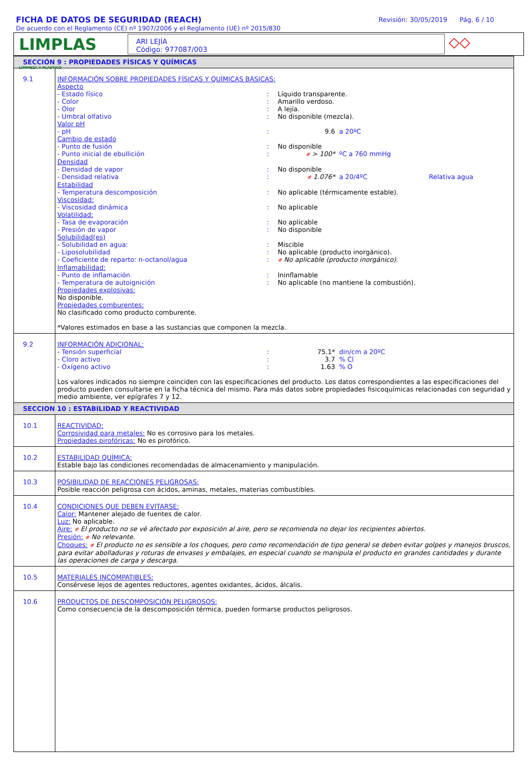FICHA DE DATOS DE SEGURIDAD (REACH)
De acuerdo con el Reglamento (CE) nº 1907/2006 y el Reglamento (UE) nº 2015/830
Revisión: 30/05/2019 Pág. 6 / 10
LIMPLAS LIMPIEZA Y PLASTICO
ARI LEJÍA
Código: 977087/003
◇◇
| SECCIÓN 9 : PROPIEDADES FÍSICAS Y QUÍMICAS | |
| 9.1 | INFORMACIÓN SOBRE PROPIEDADES FÍSICAS Y QUÍMICAS BÁSICAS: Aspecto - Estado físico : Líquido transparente. - Color : Amarillo verdoso. - Olor : A lejía. - Umbral olfativo : No disponible (mezcla). Valor pH - pH : 9.6 a 20ºC Cambio de estado - Punto de fusión : No disponible - Punto inicial de ebullición : # > 100* ºC a 760 mmHg Densidad - Densidad de vapor : No disponible - Densidad relativa : # 1.076* a 20/4ºC Relativa agua Estabilidad - Temperatura descomposición : No aplicable (térmicamente estable). Viscosidad: - Viscosidad dinámica : No aplicable Volatilidad: - Tasa de evaporación : No aplicable - Presión de vapor : No disponible Solubilidad(es) - Solubilidad en agua: : Miscible - Liposolubilidad : No aplicable (producto inorgánico). - Coeficiente de reparto: n-octanol/agua : # No aplicable (producto inorgánico). Inflamabilidad: - Punto de inflamación : Ininflamable - Temperatura de autoignición : No aplicable (no mantiene la combustión). Propiedades explosivas: No disponible. Propiedades comburentes: No clasificado como producto comburente. *Valores estimados en base a las sustancias que componen la mezcla. |
| 9.2 | INFORMACIÓN ADICIONAL: - Tensión superficial : 75.1* din/cm a 20ºC - Cloro activo : 3.7 % Cl - Oxígeno activo : 1.63 % O Los valores indicados no siempre coinciden con las especificaciones del producto. Los datos correspondientes a las especificaciones del producto pueden consultarse en la ficha técnica del mismo. Para más datos sobre propiedades fisicoquímicas relacionadas con seguridad y medio ambiente, ver epígrafes 7 y 12. |
| SECCION 10 : ESTABILIDAD Y REACTIVIDAD | |
| 10.1 | REACTIVIDAD: Corrosividad para metales: No es corrosivo para los metales. Propiedades pirofóricas: No es pirofórico. |
| 10.2 | ESTABILIDAD QUÍMICA: Estable bajo las condiciones recomendadas de almacenamiento y manipulación. |
| 10.3 | POSIBILIDAD DE REACCIONES PELIGROSAS: Posible reacción peligrosa con ácidos, aminas, metales, materias combustibles. |
| 10.4 | CONDICIONES QUE DEBEN EVITARSE: Calor: Mantener alejado de fuentes de calor. Luz: No aplicable. Aire: # El producto no se vé afectado por exposición al aire, pero se recomienda no dejar los recipientes abiertos. Presión: # No relevante. Choques: # El producto no es sensible a los choques, pero como recomendación de tipo general se deben evitar golpes y manejos bruscos, para evitar abolladuras y roturas de envases y embalajes, en especial cuando se manipula el producto en grandes cantidades y durante las operaciones de carga y descarga. |
| 10.5 | MATERIALES INCOMPATIBLES: Consérvese lejos de agentes reductores, agentes oxidantes, ácidos, álcalis. |
| 10.6 | PRODUCTOS DE DESCOMPOSICIÓN PELIGROSOS: Como consecuencia de la descomposición térmica, pueden formarse productos peligrosos. |